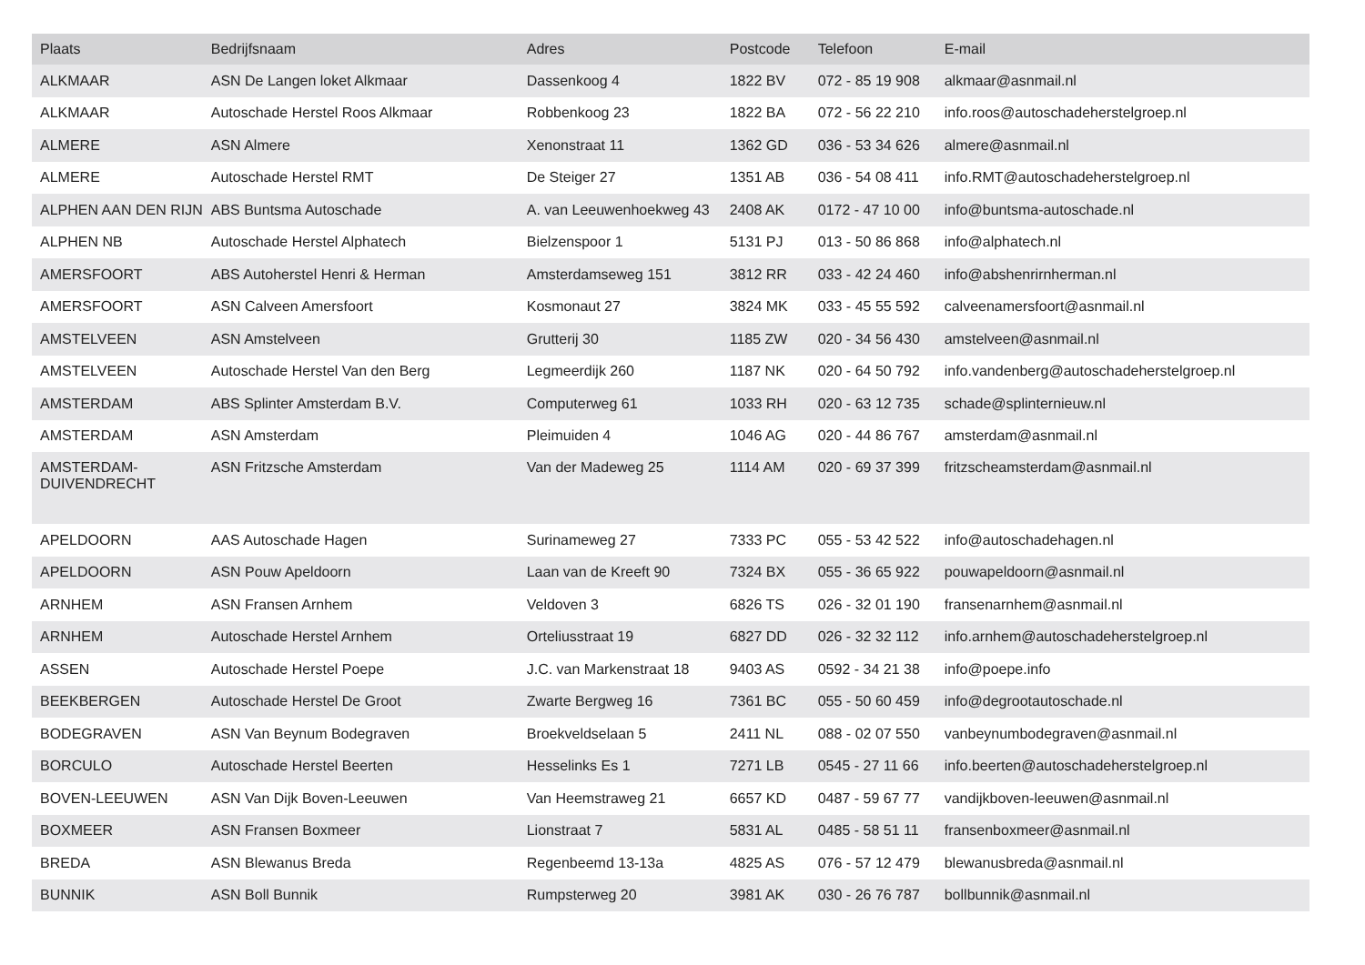| Plaats | Bedrijfsnaam | Adres | Postcode | Telefoon | E-mail |
| --- | --- | --- | --- | --- | --- |
| ALKMAAR | ASN De Langen loket Alkmaar | Dassenkoog 4 | 1822 BV | 072 - 85 19 908 | alkmaar@asnmail.nl |
| ALKMAAR | Autoschade Herstel Roos Alkmaar | Robbenkoog 23 | 1822 BA | 072 - 56 22 210 | info.roos@autoschadeherstelgroep.nl |
| ALMERE | ASN Almere | Xenonstraat 11 | 1362 GD | 036 - 53 34 626 | almere@asnmail.nl |
| ALMERE | Autoschade Herstel RMT | De Steiger 27 | 1351 AB | 036 - 54 08 411 | info.RMT@autoschadeherstelgroep.nl |
| ALPHEN AAN DEN RIJN | ABS Buntsma Autoschade | A. van Leeuwenhoekweg 43 | 2408 AK | 0172 - 47 10 00 | info@buntsma-autoschade.nl |
| ALPHEN NB | Autoschade Herstel Alphatech | Bielzenspoor 1 | 5131 PJ | 013 - 50 86 868 | info@alphatech.nl |
| AMERSFOORT | ABS Autoherstel Henri & Herman | Amsterdamseweg 151 | 3812 RR | 033 - 42 24 460 | info@abshenrirnherman.nl |
| AMERSFOORT | ASN Calveen Amersfoort | Kosmonaut 27 | 3824 MK | 033 - 45 55 592 | calveenamersfoort@asnmail.nl |
| AMSTELVEEN | ASN Amstelveen | Grutterij 30 | 1185 ZW | 020 - 34 56 430 | amstelveen@asnmail.nl |
| AMSTELVEEN | Autoschade Herstel Van den Berg | Legmeerdijk 260 | 1187 NK | 020 - 64 50 792 | info.vandenberg@autoschadeherstelgroep.nl |
| AMSTERDAM | ABS Splinter Amsterdam B.V. | Computerweg 61 | 1033 RH | 020 - 63 12 735 | schade@splinternieuw.nl |
| AMSTERDAM | ASN Amsterdam | Pleimuiden 4 | 1046 AG | 020 - 44 86 767 | amsterdam@asnmail.nl |
| AMSTERDAM- DUIVENDRECHT | ASN Fritzsche Amsterdam | Van der Madeweg 25 | 1114 AM | 020 - 69 37 399 | fritzscheamsterdam@asnmail.nl |
| APELDOORN | AAS Autoschade Hagen | Surinameweg 27 | 7333 PC | 055 - 53 42 522 | info@autoschadehagen.nl |
| APELDOORN | ASN Pouw Apeldoorn | Laan van de Kreeft 90 | 7324 BX | 055 - 36 65 922 | pouwapeldoorn@asnmail.nl |
| ARNHEM | ASN Fransen Arnhem | Veldoven 3 | 6826 TS | 026 - 32 01 190 | fransenarnhem@asnmail.nl |
| ARNHEM | Autoschade Herstel Arnhem | Orteliusstraat 19 | 6827 DD | 026 - 32 32 112 | info.arnhem@autoschadeherstelgroep.nl |
| ASSEN | Autoschade Herstel Poepe | J.C. van Markenstraat 18 | 9403 AS | 0592 - 34 21 38 | info@poepe.info |
| BEEKBERGEN | Autoschade Herstel De Groot | Zwarte Bergweg 16 | 7361 BC | 055 - 50 60 459 | info@degrootautoschade.nl |
| BODEGRAVEN | ASN Van Beynum Bodegraven | Broekveldselaan 5 | 2411 NL | 088 - 02 07 550 | vanbeynumbodegraven@asnmail.nl |
| BORCULO | Autoschade Herstel Beerten | Hesselinks Es 1 | 7271 LB | 0545 - 27 11 66 | info.beerten@autoschadeherstelgroep.nl |
| BOVEN-LEEUWEN | ASN Van Dijk Boven-Leeuwen | Van Heemstraweg 21 | 6657 KD | 0487 - 59 67 77 | vandijkboven-leeuwen@asnmail.nl |
| BOXMEER | ASN Fransen Boxmeer | Lionstraat 7 | 5831 AL | 0485 - 58 51 11 | fransenboxmeer@asnmail.nl |
| BREDA | ASN Blewanus Breda | Regenbeemd 13-13a | 4825 AS | 076 - 57 12 479 | blewanusbreda@asnmail.nl |
| BUNNIK | ASN Boll Bunnik | Rumpsterweg 20 | 3981 AK | 030 - 26 76 787 | bollbunnik@asnmail.nl |